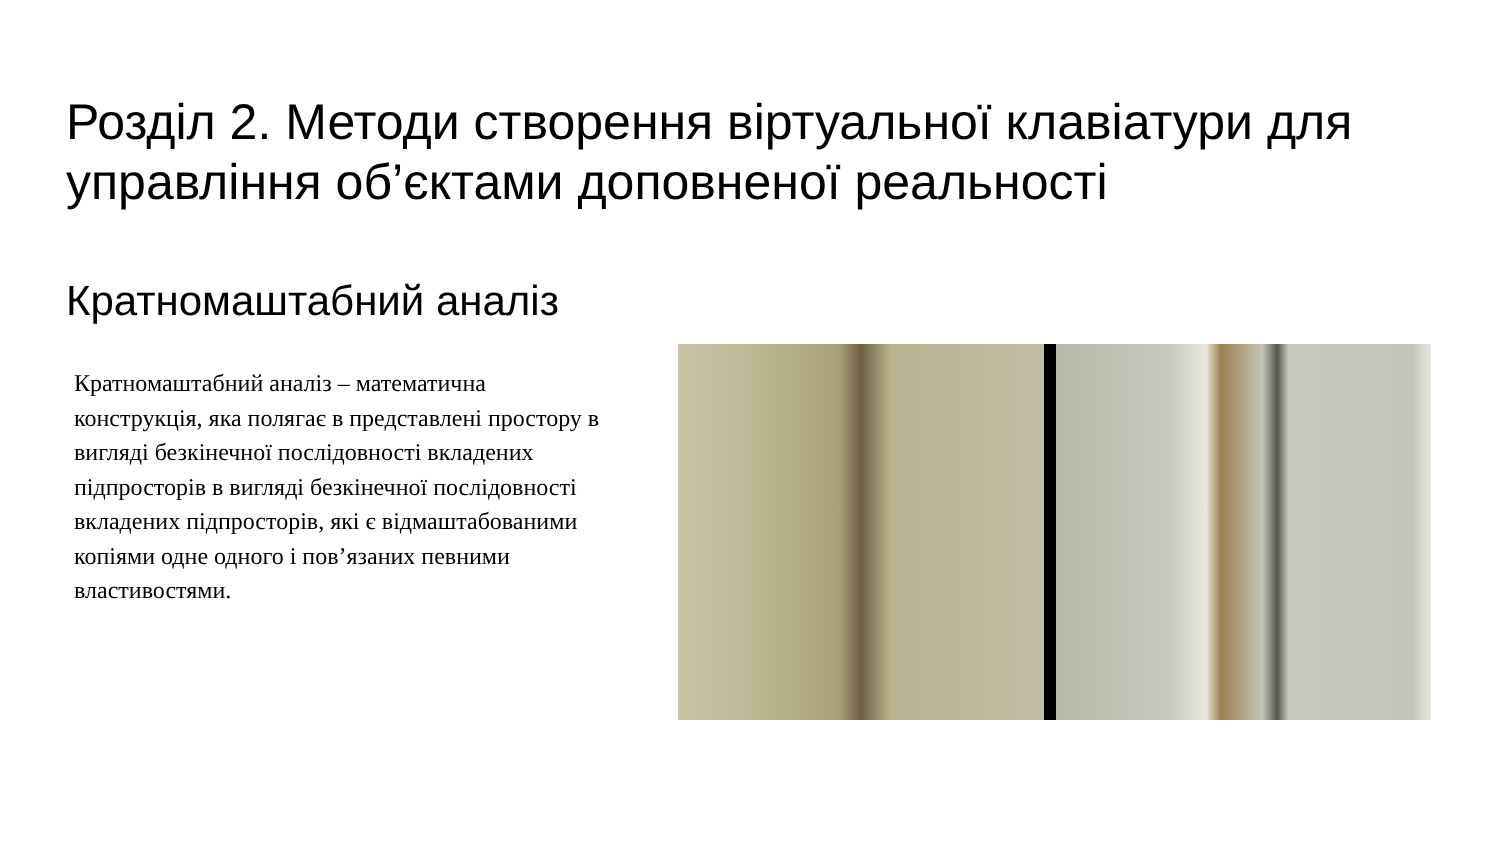Розділ 2. Методи створення віртуальної клавіатури для управління об’єктами доповненої реальності
Кратномаштабний аналіз
Кратномаштабний аналіз – математична конструкція, яка полягає в представлені простору в вигляді безкінечної послідовності вкладених підпросторів в вигляді безкінечної послідовності вкладених підпросторів, які є відмаштабованими копіями одне одного і пов’язаних певними властивостями.